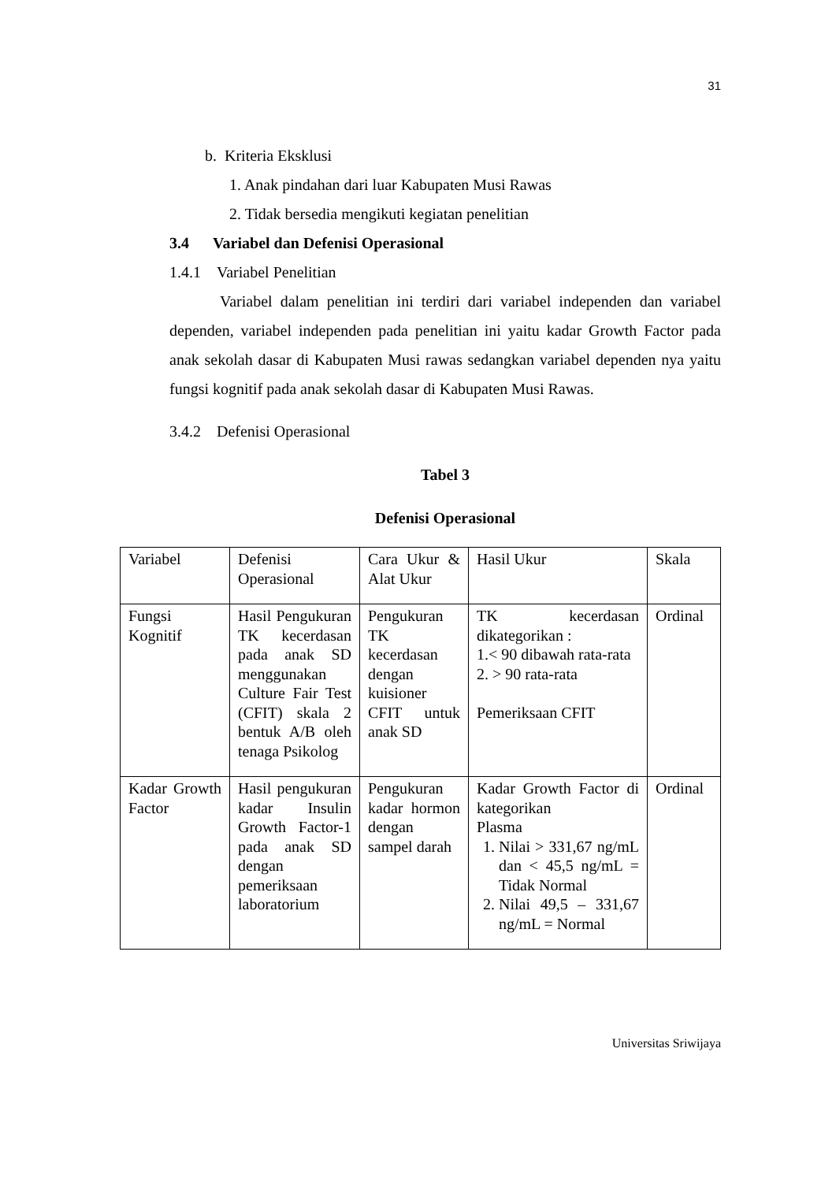31
b. Kriteria Eksklusi
1. Anak pindahan dari luar Kabupaten Musi Rawas
2. Tidak bersedia mengikuti kegiatan penelitian
3.4 Variabel dan Defenisi Operasional
1.4.1 Variabel Penelitian
Variabel dalam penelitian ini terdiri dari variabel independen dan variabel dependen, variabel independen pada penelitian ini yaitu kadar Growth Factor pada anak sekolah dasar di Kabupaten Musi rawas sedangkan variabel dependen nya yaitu fungsi kognitif pada anak sekolah dasar di Kabupaten Musi Rawas.
3.4.2 Defenisi Operasional
Tabel 3
Defenisi Operasional
| Variabel | Defenisi Operasional | Cara Ukur & Alat Ukur | Hasil Ukur | Skala |
| Fungsi Kognitif | Hasil Pengukuran TK kecerdasan pada anak SD menggunakan Culture Fair Test (CFIT) skala 2 bentuk A/B oleh tenaga Psikolog | Pengukuran TK kecerdasan dengan kuisioner CFIT untuk anak SD | TK kecerdasan dikategorikan : 1.< 90 dibawah rata-rata 2. > 90 rata-rata Pemeriksaan CFIT | Ordinal |
| Kadar Growth Factor | Hasil pengukuran kadar Insulin Growth Factor-1 pada anak SD dengan pemeriksaan laboratorium | Pengukuran kadar hormon dengan sampel darah | Kadar Growth Factor di kategorikan Plasma 1. Nilai > 331,67 ng/mL dan < 45,5 ng/mL = Tidak Normal 2. Nilai 49,5 – 331,67 ng/mL = Normal | Ordinal |
Universitas Sriwijaya